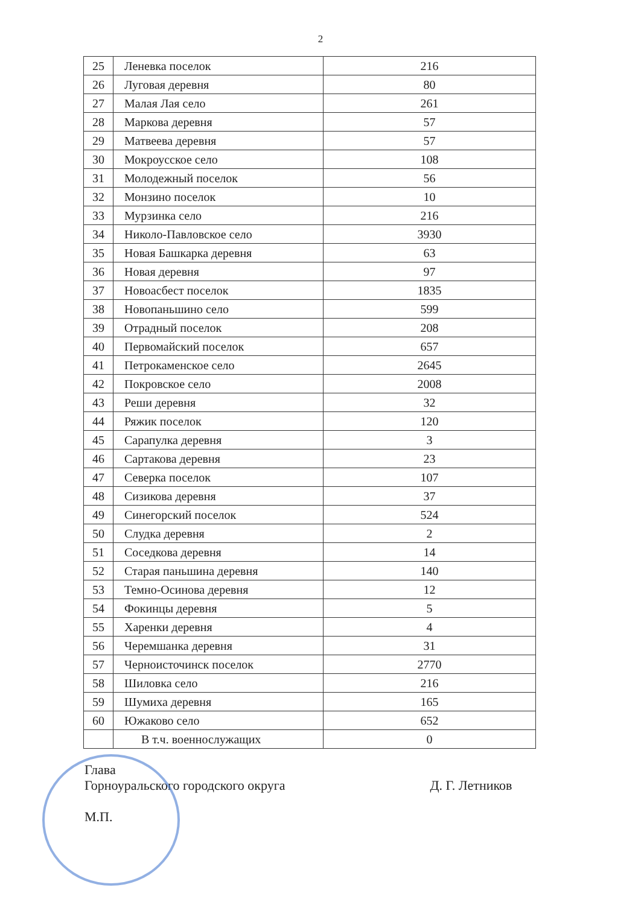2
| 25 | Леневка поселок | 216 |
| 26 | Луговая деревня | 80 |
| 27 | Малая Лая село | 261 |
| 28 | Маркова деревня | 57 |
| 29 | Матвеева деревня | 57 |
| 30 | Мокроусское село | 108 |
| 31 | Молодежный поселок | 56 |
| 32 | Монзино поселок | 10 |
| 33 | Мурзинка село | 216 |
| 34 | Николо-Павловское село | 3930 |
| 35 | Новая Башкарка деревня | 63 |
| 36 | Новая деревня | 97 |
| 37 | Новоасбест поселок | 1835 |
| 38 | Новопаньшино село | 599 |
| 39 | Отрадный поселок | 208 |
| 40 | Первомайский поселок | 657 |
| 41 | Петрокаменское село | 2645 |
| 42 | Покровское село | 2008 |
| 43 | Реши деревня | 32 |
| 44 | Ряжик поселок | 120 |
| 45 | Сарапулка деревня | 3 |
| 46 | Сартакова деревня | 23 |
| 47 | Северка поселок | 107 |
| 48 | Сизикова деревня | 37 |
| 49 | Синегорский поселок | 524 |
| 50 | Слудка деревня | 2 |
| 51 | Соседкова деревня | 14 |
| 52 | Старая паньшина деревня | 140 |
| 53 | Темно-Осинова деревня | 12 |
| 54 | Фокинцы деревня | 5 |
| 55 | Харенки деревня | 4 |
| 56 | Черемшанка деревня | 31 |
| 57 | Черноисточинск поселок | 2770 |
| 58 | Шиловка село | 216 |
| 59 | Шумиха деревня | 165 |
| 60 | Южаково село | 652 |
| | В т.ч. военнослужащих | 0 |
Глава
Горноуральского городского округа
М.П.
Д. Г. Летников